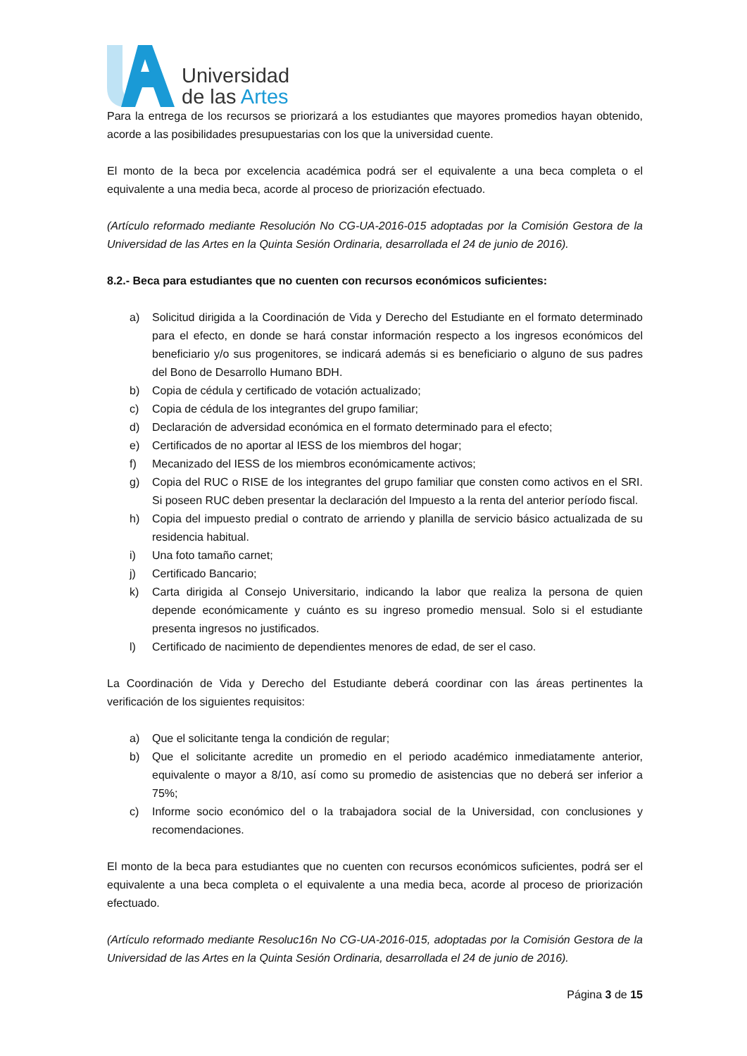Universidad
de las Artes
Para la entrega de los recursos se priorizará a los estudiantes que mayores promedios hayan obtenido, acorde a las posibilidades presupuestarias con los que la universidad cuente.
El monto de la beca por excelencia académica podrá ser el equivalente a una beca completa o el equivalente a una media beca, acorde al proceso de priorización efectuado.
(Artículo reformado mediante Resolución No CG-UA-2016-015 adoptadas por la Comisión Gestora de la Universidad de las Artes en la Quinta Sesión Ordinaria, desarrollada el 24 de junio de 2016).
8.2.- Beca para estudiantes que no cuenten con recursos económicos suficientes:
a) Solicitud dirigida a la Coordinación de Vida y Derecho del Estudiante en el formato determinado para el efecto, en donde se hará constar información respecto a los ingresos económicos del beneficiario y/o sus progenitores, se indicará además si es beneficiario o alguno de sus padres del Bono de Desarrollo Humano BDH.
b) Copia de cédula y certificado de votación actualizado;
c) Copia de cédula de los integrantes del grupo familiar;
d) Declaración de adversidad económica en el formato determinado para el efecto;
e) Certificados de no aportar al IESS de los miembros del hogar;
f) Mecanizado del IESS de los miembros económicamente activos;
g) Copia del RUC o RISE de los integrantes del grupo familiar que consten como activos en el SRI. Si poseen RUC deben presentar la declaración del Impuesto a la renta del anterior período fiscal.
h) Copia del impuesto predial o contrato de arriendo y planilla de servicio básico actualizada de su residencia habitual.
i) Una foto tamaño carnet;
j) Certificado Bancario;
k) Carta dirigida al Consejo Universitario, indicando la labor que realiza la persona de quien depende económicamente y cuánto es su ingreso promedio mensual. Solo si el estudiante presenta ingresos no justificados.
l) Certificado de nacimiento de dependientes menores de edad, de ser el caso.
La Coordinación de Vida y Derecho del Estudiante deberá coordinar con las áreas pertinentes la verificación de los siguientes requisitos:
a) Que el solicitante tenga la condición de regular;
b) Que el solicitante acredite un promedio en el periodo académico inmediatamente anterior, equivalente o mayor a 8/10, así como su promedio de asistencias que no deberá ser inferior a 75%;
c) Informe socio económico del o la trabajadora social de la Universidad, con conclusiones y recomendaciones.
El monto de la beca para estudiantes que no cuenten con recursos económicos suficientes, podrá ser el equivalente a una beca completa o el equivalente a una media beca, acorde al proceso de priorización efectuado.
(Artículo reformado mediante Resoluc16n No CG-UA-2016-015, adoptadas por la Comisión Gestora de la Universidad de las Artes en la Quinta Sesión Ordinaria, desarrollada el 24 de junio de 2016).
Página 3 de 15